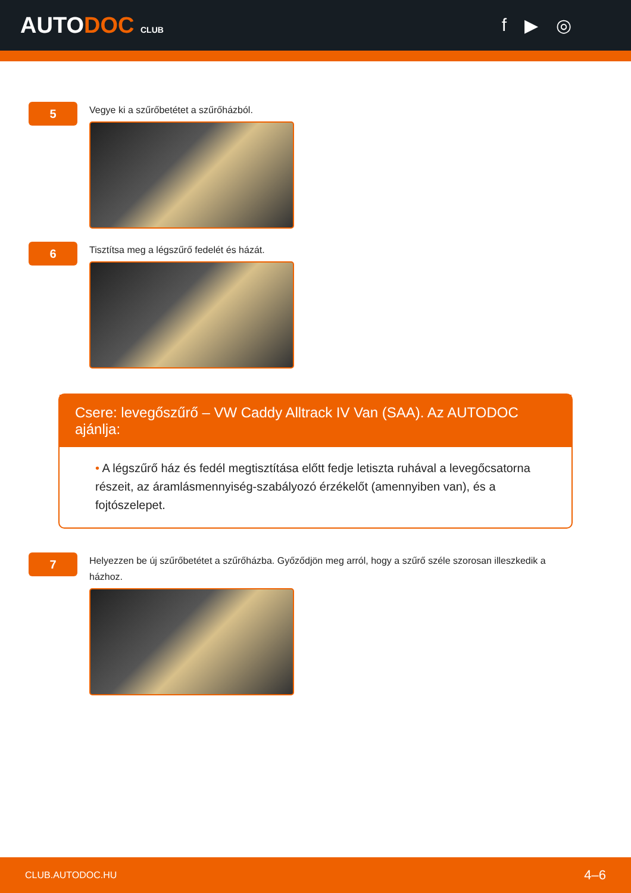AUTODOC CLUB
f ▶ ◎
5
Vegye ki a szűrőbetétet a szűrőházból.
6
Tisztítsa meg a légszűrő fedelét és házát.
Csere: levegőszűrő – VW Caddy Alltrack IV Van (SAA). Az AUTODOC ajánlja:
• A légszűrő ház és fedél megtisztítása előtt fedje letiszta ruhával a levegőcsatorna részeit, az áramlásmennyiség-szabályozó érzékelőt (amennyiben van), és a fojtószelepet.
7
Helyezzen be új szűrőbetétet a szűrőházba. Győződjön meg arról, hogy a szűrő széle szorosan illeszkedik a házhoz.
CLUB.AUTODOC.HU 4–6